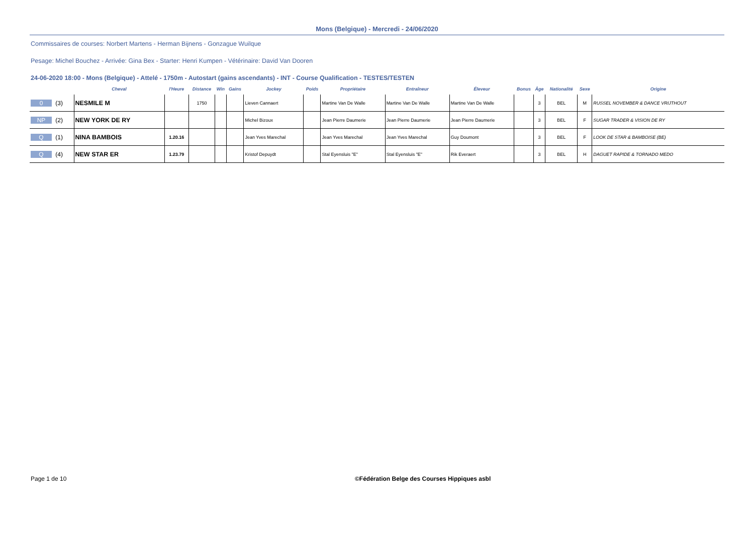Mons (Belgique) - Mercredi - 24/06/2020
Commissaires de courses: Norbert Martens - Herman Bijnens - Gonzague Wuilque
Pesage: Michel Bouchez - Arrivée: Gina Bex - Starter: Henri Kumpen - Vétérinaire: David Van Dooren
24-06-2020 18:00 - Mons (Belgique) - Attelé - 1750m - Autostart (gains ascendants) - INT - Course Qualification - TESTES/TESTEN
| | Cheval | l'Heure | Distance | Win | Gains | Jockey | Poids | Propriétaire | Entraîneur | Éleveur | Bonus | Âge | Nationalité | Sexe | Origine |
| --- | --- | --- | --- | --- | --- | --- | --- | --- | --- | --- | --- | --- | --- | --- | --- |
| 0 (3) | NESMILE M | | 1750 | | | Lieven Cannaert | | Martine Van De Walle | Martine Van De Walle | Martine Van De Walle | | 3 | BEL | M | RUSSEL NOVEMBER & DANCE VRIJTHOUT |
| NP (2) | NEW YORK DE RY | | | | | Michel Bizoux | | Jean Pierre Daumerie | Jean Pierre Daumerie | Jean Pierre Daumerie | | 3 | BEL | F | SUGAR TRADER & VISION DE RY |
| Q (1) | NINA BAMBOIS | 1.20.16 | | | | Jean Yves Marechal | | Jean Yves Marechal | Jean Yves Marechal | Guy Doumont | | 3 | BEL | F | LOOK DE STAR & BAMBOISE (BE) |
| Q (4) | NEW STAR ER | 1.23.79 | | | | Kristof Depuydt | | Stal Eyensluis "E" | Stal Eyensluis "E" | Rik Everaert | | 3 | BEL | H | DAGUET RAPIDE & TORNADO MEDO |
Page 1 de 10 ©Fédération Belge des Courses Hippiques asbl